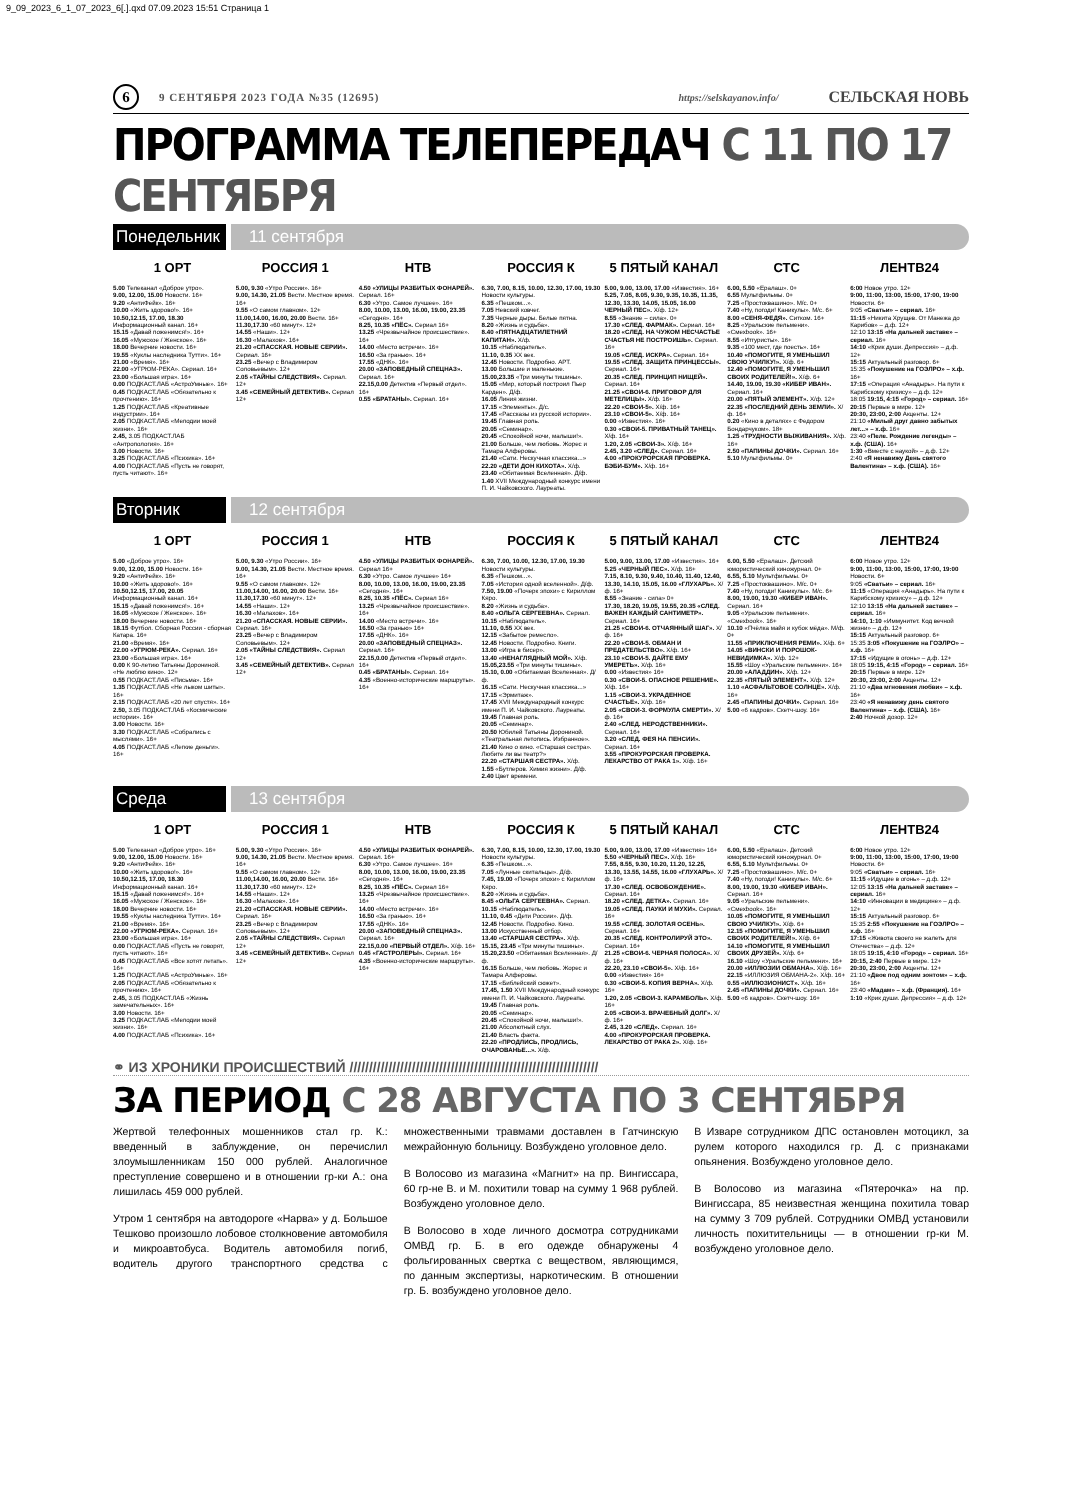9_09_2023_6_1_07_2023_6[.].qxd 07.09.2023 15:51 Страница 1
6 9 СЕНТЯБРЯ 2023 ГОДА №35 (12695) https://selskayanov.info/ СЕЛЬСКАЯ НОВЬ
ПРОГРАММА ТЕЛЕПЕРЕДАЧ С 11 ПО 17 СЕНТЯБРЯ
Понедельник 11 сентября
1 ОРТ
5.00 Телеканал «Доброе утро».
9.00, 12.00, 15.00 Новости. 16+
9.20 «АнтиФейк». 16+
10.00 «Жить здорово!». 16+
10.50,12.15, 17.00, 18.30 Информационный канал. 16+
15.15 «Давай поженимся!». 16+
16.05 «Мужское / Женское». 16+
18.00 Вечерние новости. 16+
19.55 «Куклы наследника Тутти». 16+
21.00 «Время». 16+
22.00 «УГРЮМ-РЕКА». Сериал. 16+
23.00 «Большая игра». 16+
0.00 ПОДКАСТ.ЛАБ «АстроУмные». 16+
0.45 ПОДКАСТ.ЛАБ «Обязательно к прочтению». 16+
1.25 ПОДКАСТ.ЛАБ «Креативные индустрии». 16+
2.05 ПОДКАСТ.ЛАБ «Мелодии моей жизни». 16+
2.45, 3.05 ПОДКАСТ.ЛАБ «Антропология». 16+
3.00 Новости. 16+
3.25 ПОДКАСТ.ЛАБ «Психика». 16+
4.00 ПОДКАСТ.ЛАБ «Пусть не говорят, пусть читают». 16+
РОССИЯ 1
5.00, 9.30 «Утро России». 16+
9.00, 14.30, 21.05 Вести. Местное время. 16+
9.55 «О самом главном». 12+
11.00,14.00, 16.00, 20.00 Вести. 16+
11.30,17.30 «60 минут». 12+
14.55 «Наши». 12+
16.30 «Малахов». 16+
21.20 «СПАССКАЯ. НОВЫЕ СЕРИИ». Сериал. 16+
23.25 «Вечер с Владимиром Соловьевым». 12+
2.05 «ТАЙНЫ СЛЕДСТВИЯ». Сериал. 12+
3.45 «СЕМЕЙНЫЙ ДЕТЕКТИВ». Сериал 12+
НТВ
4.50 «УЛИЦЫ РАЗБИТЫХ ФОНАРЕЙ». Сериал. 16+
6.30 «Утро. Самое лучшее». 16+
8.00, 10.00, 13.00, 16.00, 19.00, 23.35 «Сегодня». 16+
8.25, 10.35 «ПЁС». Сериал 16+
13.25 «Чрезвычайное происшествие». 16+
14.00 «Место встречи». 16+
16.50 «За гранью». 16+
17.55 «ДНК». 16+
20.00 «ЗАПОВЕДНЫЙ СПЕЦНАЗ». Сериал. 16+
22.15,0.00 Детектив «Первый отдел». 16+
0.55 «БРАТАНЫ». Сериал. 16+
РОССИЯ К
6.30, 7.00, 8.15, 10.00, 12.30, 17.00, 19.30 Новости культуры.
6.35 «Пешком...».
7.05 Невский ковчег.
7.35 Черные дыры. Белые пятна.
8.20 «Жизнь и судьба».
8.40 «ПЯТНАДЦАТИЛЕТНИЙ КАПИТАН». Х/ф.
10.15 «Наблюдатель».
11.10, 0.35 ХХ век.
12.45 Новости. Подробно. АРТ.
13.00 Большие и маленькие.
15.00,23.35 «Три минуты тишины».
15.05 «Мир, который построил Пьер Карден». Д/ф.
16.05 Линия жизни.
17.15 «Элементы». Д/с.
17.45 «Рассказы из русской истории».
19.45 Главная роль.
20.05 «Семинар».
20.45 «Спокойной ночи, малыши!».
21.00 Больше, чем любовь. Жорес и Тамара Алферовы.
21.40 «Сати. Нескучная классика...»
22.20 «ДЕТИ ДОН КИХОТА». Х/ф.
23.40 «Обитаемая Вселенная». Д/ф.
1.40 XVII Международный конкурс имени П. И. Чайковского. Лауреаты.
5 ПЯТЫЙ КАНАЛ
5.00, 9.00, 13.00, 17.00 «Известия». 16+
5.25, 7.05, 8.05, 9.30, 9.35, 10.35, 11.35, 12.30, 13.30, 14.05, 15.05, 16.00 ЧЕРНЫЙ ПЕС». Х/ф. 12+
8.55 «Знание – сила». 0+
17.30 «СЛЕД. ФАРМАК». Сериал. 16+
18.20 «СЛЕД. НА ЧУЖОМ НЕСЧАСТЬЕ СЧАСТЬЯ НЕ ПОСТРОИШЬ». Сериал. 16+
19.05 «СЛЕД. ИСКРА». Сериал. 16+
19.55 «СЛЕД. ЗАЩИТА ПРИНЦЕССЫ». Сериал. 16+
20.35 «СЛЕД. ПРИНЦИП НИЩЕЙ». Сериал. 16+
21.25 «СВОИ-6. ПРИГОВОР ДЛЯ МЕТЕЛИЦЫ». Х/ф. 16+
22.20 «СВОИ-5». Х/ф. 16+
23.10 «СВОИ-5». Х/ф. 16+
0.00 «Известия». 16+
0.30 «СВОИ-5. ПРИВАТНЫЙ ТАНЕЦ». Х/ф. 16+
1.20, 2.05 «СВОИ-3». Х/ф. 16+
2.45, 3.20 «СЛЕД». Сериал. 16+
4.00 «ПРОКУРОРСКАЯ ПРОВЕРКА. БЭБИ-БУМ». Х/ф. 16+
СТС
6.00, 5.50 «Ералаш». 0+
6.55 Мультфильмы. 0+
7.25 «Простоквашино». М/с. 0+
7.40 «Ну, погоди! Каникулы». М/с. 6+
8.00 «СЕНЯ-ФЕДЯ». Ситком. 16+
8.25 «Уральские пельмени». «Смехbook». 16+
8.55 «Итгуристы». 16+
9.35 «100 мест, где поесть». 16+
10.40 «ПОМОГИТЕ, Я УМЕНЬШИЛ СВОЮ УЧИЛКУ!». Х/ф. 6+
12.40 «ПОМОГИТЕ, Я УМЕНЬШИЛ СВОИХ РОДИТЕЛЕЙ!». Х/ф. 6+
14.40, 19.00, 19.30 «КИБЕР ИВАН». Сериал. 16+
20.00 «ПЯТЫЙ ЭЛЕМЕНТ». Х/ф. 12+
22.35 «ПОСЛЕДНИЙ ДЕНЬ ЗЕМЛИ». Х/ф. 16+
0.20 «Кино в деталях» с Федором Бондарчуком». 18+
1.25 «ТРУДНОСТИ ВЫЖИВАНИЯ». Х/ф. 16+
2.50 «ПАПИНЫ ДОЧКИ». Сериал. 16+
5.10 Мультфильмы. 0+
ЛЕНТВ24
6:00 Новое утро. 12+
9:00, 11:00, 13:00, 15:00, 17:00, 19:00 Новости. 6+
9:05 «Сватьи» – сериал. 16+
11:15 «Никита Хрущев. От Манежа до Карибов» – д.ф. 12+
12:10 13:15 «На дальней заставе» – сериал. 16+
14:10 «Крик души. Депрессия» – д.ф. 12+
15:15 Актуальный разговор. 6+
15:35 «Покушение на ГОЭЛРО» – х.ф. 16+
17:15 «Операция «Анадырь». На пути к Карибскому кризису» – д.ф. 12+
18:05 19:15, 4:15 «Город» – сериал. 16+
20:15 Первые в мире. 12+
20:30, 23:00, 2:00 Акценты. 12+
21:10 «Милый друг давно забытых лет...» – х.ф. 16+
23:40 «Пеле. Рождение легенды» – х.ф. (США). 16+
1:30 «Вместе с наукой» – д.ф. 12+
2:40 «Я ненавижу День святого Валентина» – х.ф. (США). 16+
Вторник 12 сентября
1 ОРТ
5.00 «Доброе утро». 16+
9.00, 12.00, 15.00 Новости. 16+
9.20 «АнтиФейк». 16+
10.00 «Жить здорово!». 16+
10.50,12.15, 17.00, 20.05 Информационный канал. 16+
15.15 «Давай поженимся!». 16+
16.05 «Мужское / Женское». 16+
18.00 Вечерние новости. 16+
18.15 Футбол. Сборная России - сборная Катара. 16+
21.00 «Время». 16+
22.00 «УГРЮМ-РЕКА». Сериал. 16+
23.00 «Большая игра». 16+
0.00 К 90-летию Татьяны Дорониной. «Не люблю кино». 12+
0.55 ПОДКАСТ.ЛАБ «Письма». 16+
1.35 ПОДКАСТ.ЛАБ «Не лыком шиты». 16+
2.15 ПОДКАСТ.ЛАБ «20 лет спустя». 16+
2.50, 3.05 ПОДКАСТ.ЛАБ «Космические истории». 16+
3.00 Новости. 16+
3.30 ПОДКАСТ.ЛАБ «Собрались с мыслями». 16+
4.05 ПОДКАСТ.ЛАБ «Легкие деньги». 16+
РОССИЯ 1
5.00, 9.30 «Утро России». 16+
9.00, 14.30, 21.05 Вести. Местное время. 16+
9.55 «О самом главном». 12+
11.00,14.00, 16.00, 20.00 Вести. 16+
11.30,17.30 «60 минут». 12+
14.55 «Наши». 12+
16.30 «Малахов». 16+
21.20 «СПАССКАЯ. НОВЫЕ СЕРИИ». Сериал. 16+
23.25 «Вечер с Владимиром Соловьевым». 12+
2.05 «ТАЙНЫ СЛЕДСТВИЯ». Сериал 12+
3.45 «СЕМЕЙНЫЙ ДЕТЕКТИВ». Сериал 12+
НТВ
4.50 «УЛИЦЫ РАЗБИТЫХ ФОНАРЕЙ». Сериал 16+
6.30 «Утро. Самое лучшее» 16+
8.00, 10.00, 13.00, 16.00, 19.00, 23.35 «Сегодня». 16+
8.25, 10.35 «ПЁС». Сериал 16+
13.25 «Чрезвычайное происшествие». 16+
14.00 «Место встречи». 16+
16.50 «За гранью» 16+
17.55 «ДНК». 16+
20.00 «ЗАПОВЕДНЫЙ СПЕЦНАЗ». Сериал. 16+
22.15,0.00 Детектив «Первый отдел». 16+
0.45 «БРАТАНЫ». Сериал. 16+
4.35 «Военно-исторические маршруты». 16+
РОССИЯ К
6.30, 7.00, 10.00, 12.30, 17.00, 19.30 Новости культуры.
6.35 «Пешком...».
7.05 «История одной вселенной». Д/ф.
7.50, 19.00 «Почерк эпохи» с Кириллом Кяро.
8.20 «Жизнь и судьба».
8.40 «ОЛЬГА СЕРГЕЕВНА». Сериал.
10.15 «Наблюдатель».
11.10, 0.55 ХХ век.
12.15 «Забытое ремесло».
12.45 Новости. Подробно. Книги.
13.00 «Игра в бисер».
13.40 «НЕНАГЛЯДНЫЙ МОЙ». Х/ф.
15.05,23.55 «Три минуты тишины».
15.10, 0.00 «Обитаемая Вселенная». Д/ф.
16.15 «Сати. Нескучная классика...»
17.15 «Эрмитаж».
17.45 XVII Международный конкурс имени П. И. Чайковского. Лауреаты.
19.45 Главная роль.
20.05 «Семинар».
20.50 Юбилей Татьяны Дорониной. «Театральная летопись. Избранное».
21.40 Кино о кино. «Старшая сестра». Любите ли вы театр?»
22.20 «СТАРШАЯ СЕСТРА». Х/ф.
1.55 «Бутлеров. Химия жизни». Д/ф.
2.40 Цвет времени.
5 ПЯТЫЙ КАНАЛ
5.00, 9.00, 13.00, 17.00 «Известия». 16+
5.25 «ЧЕРНЫЙ ПЕС». Х/ф. 16+
7.15, 8.10, 9.30, 9.40, 10.40, 11.40, 12.40, 13.30, 14.10, 15.05, 16.00 «ГЛУХАРЬ». Х/ф. 16+
8.55 «Знание - сила» 0+
17.30, 18.20, 19.05, 19.55, 20.35 «СЛЕД. ВАЖЕН КАЖДЫЙ САНТИМЕТР». Сериал. 16+
21.25 «СВОИ-6. ОТЧАЯННЫЙ ШАГ». Х/ф. 16+
22.20 «СВОИ-5. ОБМАН И ПРЕДАТЕЛЬСТВО». Х/ф. 16+
23.10 «СВОИ-5. ДАЙТЕ ЕМУ УМЕРЕТЬ». Х/ф. 16+
0.00 «Известия» 16+
0.30 «СВОИ-5. ОПАСНОЕ РЕШЕНИЕ». Х/ф. 16+
1.15 «СВОИ-3. УКРАДЕННОЕ СЧАСТЬЕ». Х/ф. 16+
2.05 «СВОИ-3. ФОРМУЛА СМЕРТИ». Х/ф. 16+
2.40 «СЛЕД. НЕРОДСТВЕННИКИ». Сериал. 16+
3.20 «СЛЕД. ФЕЯ НА ПЕНСИИ». Сериал. 16+
3.55 «ПРОКУРОРСКАЯ ПРОВЕРКА. ЛЕКАРСТВО ОТ РАКА 1». Х/ф. 16+
СТС
6.00, 5.50 «Ералаш». Детский юмористический киножурнал. 0+
6.55, 5.10 Мультфильмы. 0+
7.25 «Простоквашино». М/с. 0+
7.40 «Ну, погоди! Каникулы». М/с. 6+
8.00, 19.00, 19.30 «КИБЕР ИВАН». Сериал. 16+
9.05 «Уральские пельмени». «Смехbook». 16+
10.10 «Пчёлка майя и кубок мёда». М/ф. 0+
11.55 «ПРИКЛЮЧЕНИЯ РЕМИ». Х/ф. 6+
14.05 «ВИНСКИ И ПОРОШОК-НЕВИДИМКА». Х/ф. 12+
15.55 «Шоу «Уральские пельмени». 16+
20.00 «АЛАДДИН». Х/ф. 12+
22.35 «ПЯТЫЙ ЭЛЕМЕНТ». Х/ф. 12+
1.10 «АСФАЛЬТОВОЕ СОЛНЦЕ». Х/ф. 16+
2.45 «ПАПИНЫ ДОЧКИ». Сериал. 16+
5.00 «6 кадров». Скетч-шоу. 16+
ЛЕНТВ24
6:00 Новое утро. 12+
9:00, 11:00, 13:00, 15:00, 17:00, 19:00 Новости. 6+
9:05 «Сватьи» – сериал. 16+
11:15 «Операция «Анадырь». На пути к Карибскому кризису» – д.ф. 12+
12:10 13:15 «На дальней заставе» – сериал. 16+
14:10, 1:10 «Иммунитет. Код вечной жизни» – д.ф. 12+
15:15 Актуальный разговор. 6+
15:35 3:05 «Покушение на ГОЭЛРО» – х.ф. 16+
17:15 «Идущие в огонь» – д.ф. 12+
18:05 19:15, 4:15 «Город» – сериал. 16+
20:15 Первые в мире. 12+
20:30, 23:00, 2:00 Акценты. 12+
21:10 «Два мгновения любви» – х.ф. 16+
23:40 «Я ненавижу день святого Валентина» – х.ф. (США). 16+
2:40 Ночной дозор. 12+
Среда 13 сентября
1 ОРТ
5.00 Телеканал «Доброе утро». 16+
9.00, 12.00, 15.00 Новости. 16+
9.20 «АнтиФейк». 16+
10.00 «Жить здорово!». 16+
10.50,12.15, 17.00, 18.30 Информационный канал. 16+
15.15 «Давай поженимся!». 16+
16.05 «Мужское / Женское». 16+
18.00 Вечерние новости. 16+
19.55 «Куклы наследника Тутти». 16+
21.00 «Время». 16+
22.00 «УГРЮМ-РЕКА». Сериал. 16+
23.00 «Большая игра». 16+
0.00 ПОДКАСТ.ЛАБ «Пусть не говорят, пусть читают». 16+
0.45 ПОДКАСТ.ЛАБ «Все хотят летать». 16+
1.25 ПОДКАСТ.ЛАБ «АстроУмные». 16+
2.05 ПОДКАСТ.ЛАБ «Обязательно к прочтению». 16+
2.45, 3.05 ПОДКАСТ.ЛАБ «Жизнь замечательных». 16+
3.00 Новости. 16+
3.25 ПОДКАСТ.ЛАБ «Мелодии моей жизни». 16+
4.00 ПОДКАСТ.ЛАБ «Психика». 16+
РОССИЯ 1
5.00, 9.30 «Утро России». 16+
9.00, 14.30, 21.05 Вести. Местное время. 16+
9.55 «О самом главном». 12+
11.00,14.00, 16.00, 20.00 Вести. 16+
11.30,17.30 «60 минут». 12+
14.55 «Наши». 12+
16.30 «Малахов». 16+
21.20 «СПАССКАЯ. НОВЫЕ СЕРИИ». Сериал. 16+
23.25 «Вечер с Владимиром Соловьевым». 12+
2.05 «ТАЙНЫ СЛЕДСТВИЯ». Сериал 12+
3.45 «СЕМЕЙНЫЙ ДЕТЕКТИВ». Сериал 12+
НТВ
4.50 «УЛИЦЫ РАЗБИТЫХ ФОНАРЕЙ». Сериал. 16+
6.30 «Утро. Самое лучшее». 16+
8.00, 10.00, 13.00, 16.00, 19.00, 23.35 «Сегодня». 16+
8.25, 10.35 «ПЁС». Сериал 16+
13.25 «Чрезвычайное происшествие». 16+
14.00 «Место встречи». 16+
16.50 «За гранью». 16+
17.55 «ДНК». 16+
20.00 «ЗАПОВЕДНЫЙ СПЕЦНАЗ». Сериал. 16+
22.15,0.00 «ПЕРВЫЙ ОТДЕЛ». Х/ф. 16+
0.45 «ГАСТРОЛЕРЫ». Сериал. 16+
4.35 «Военно-исторические маршруты». 16+
РОССИЯ К
6.30, 7.00, 8.15, 10.00, 12.30, 17.00, 19.30 Новости культуры.
6.35 «Пешком...».
7.05 «Лунные скитальцы». Д/ф.
7.45, 19.00 «Почерк эпохи» с Кириллом Кяро.
8.20 «Жизнь и судьба».
8.45 «ОЛЬГА СЕРГЕЕВНА». Сериал.
10.15 «Наблюдатель».
11.10, 0.45 «Дети России». Д/ф.
12.45 Новости. Подробно. Кино.
13.00 Искусственный отбор.
13.40 «СТАРШАЯ СЕСТРА». Х/ф.
15.15, 23.45 «Три минуты тишины».
15.20,23.50 «Обитаемая Вселенная». Д/ф.
16.15 Больше, чем любовь. Жорес и Тамара Алферовы.
17.15 «Библейский сюжет».
17.45, 1.50 XVII Международный конкурс имени П. И. Чайковского. Лауреаты.
19.45 Главная роль.
20.05 «Семинар».
20.45 «Спокойной ночи, малыши!».
21.00 Абсолютный слух.
21.40 Власть факта.
22.20 «ПРОДЛИСЬ, ПРОДЛИСЬ, ОЧАРОВАНЬЕ...». Х/ф.
5 ПЯТЫЙ КАНАЛ
5.00, 9.00, 13.00, 17.00 «Известия» 16+
5.50 «ЧЕРНЫЙ ПЕС». Х/ф. 16+
7.55, 8.55, 9.30, 10.20, 11.20, 12.25, 13.30, 13.55, 14.55, 16.00 «ГЛУХАРЬ». Х/ф. 16+
17.30 «СЛЕД. ОСВОБОЖДЕНИЕ». Сериал. 16+
18.20 «СЛЕД. ДЕТКА». Сериал. 16+
19.05 «СЛЕД. ПАУКИ И МУХИ». Сериал. 16+
19.55 «СЛЕД. ЗОЛОТАЯ ОСЕНЬ». Сериал. 16+
20.35 «СЛЕД. КОНТРОЛИРУЙ ЭТО». Сериал. 16+
21.25 «СВОИ-6. ЧЕРНАЯ ПОЛОСА». Х/ф. 16+
22.20, 23.10 «СВОИ-5». Х/ф. 16+
0.00 «Известия» 16+
0.30 «СВОИ-5. КОПИЯ ВЕРНА». Х/ф. 16+
1.20, 2.05 «СВОИ-3. КАРАМБОЛЬ». Х/ф. 16+
2.05 «СВОИ-3. ВРАЧЕБНЫЙ ДОЛГ». Х/ф. 16+
2.45, 3.20 «СЛЕД». Сериал. 16+
4.00 «ПРОКУРОРСКАЯ ПРОВЕРКА. ЛЕКАРСТВО ОТ РАКА 2». Х/ф. 16+
СТС
6.00, 5.50 «Ералаш». Детский юмористический киножурнал. 0+
6.55, 5.10 Мультфильмы. 0+
7.25 «Простоквашино». М/с. 0+
7.40 «Ну, погоди! Каникулы». М/с. 6+
8.00, 19.00, 19.30 «КИБЕР ИВАН». Сериал. 16+
9.05 «Уральские пельмени». «Смехbook». 16+
10.05 «ПОМОГИТЕ, Я УМЕНЬШИЛ СВОЮ УЧИЛКУ!». Х/ф. 6+
12.15 «ПОМОГИТЕ, Я УМЕНЬШИЛ СВОИХ РОДИТЕЛЕЙ!». Х/ф. 6+
14.10 «ПОМОГИТЕ, Я УМЕНЬШИЛ СВОИХ ДРУЗЕЙ». Х/ф. 6+
16.10 «Шоу «Уральские пельмени». 16+
20.00 «ИЛЛЮЗИИ ОБМАНА». Х/ф. 16+
22.15 «ИЛЛЮЗИЯ ОБМАНА-2». Х/ф. 16+
0.55 «ИЛЛЮЗИОНИСТ». Х/ф. 16+
2.45 «ПАПИНЫ ДОЧКИ». Сериал. 16+
5.00 «6 кадров». Скетч-шоу. 16+
ЛЕНТВ24
6:00 Новое утро. 12+
9:00, 11:00, 13:00, 15:00, 17:00, 19:00 Новости. 6+
9:05 «Сватьи» – сериал. 16+
11:15 «Идущие в огонь» – д.ф. 12+
12:05 13:15 «На дальней заставе» – сериал. 16+
14:10 «Инновации в медицине» – д.ф. 12+
15:15 Актуальный разговор. 6+
15:35 2:55 «Покушение на ГОЭЛРО» – х.ф. 16+
17:15 «Живота своего не жалеть для Отечества» – д.ф. 12+
18:05 19:15, 4:10 «Город» – сериал. 16+
20:15, 2:40 Первые в мире. 12+
20:30, 23:00, 2:00 Акценты. 12+
21:10 «Двое под одним зонтом» – х.ф. 16+
23:40 «Мадам» – х.ф. (Франция). 16+
1:10 «Крик души. Депрессия» – д.ф. 12+
⚭ ИЗ ХРОНИКИ ПРОИСШЕСТВИЙ ////////////////////////////////////////////////////////////////
ЗА ПЕРИОД С 28 АВГУСТА ПО 3 СЕНТЯБРЯ
Жертвой телефонных мошенников стал гр. К.: введенный в заблуждение, он перечислил злоумышленникам 150 000 рублей. Аналогичное преступление совершено и в отношении гр-ки А.: она лишилась 459 000 рублей.
Утром 1 сентября на автодороге «Нарва» у д. Большое Тешково произошло лобовое столкновение автомобиля и микроавтобуса. Водитель автомобиля погиб, водитель другого транспортного средства с множественными травмами доставлен в Гатчинскую межрайонную больницу. Возбуждено уголовное дело.
В Волосово из магазина «Магнит» на пр. Вингиссара, 60 гр-не В. и М. похитили товар на сумму 1 968 рублей. Возбуждено уголовное дело.
В Волосово в ходе личного досмотра сотрудниками ОМВД гр. Б. в его одежде обнаружены 4 фольгированных свертка с веществом, являющимся, по данным экспертизы, наркотическим. В отношении гр. Б. возбуждено уголовное дело.
В Изваре сотрудником ДПС остановлен мотоцикл, за рулем которого находился гр. Д. с признаками опьянения. Возбуждено уголовное дело.
В Волосово из магазина «Пятерочка» на пр. Вингиссара, 85 неизвестная женщина похитила товар на сумму 3 709 рублей. Сотрудники ОМВД установили личность похитительницы — в отношении гр-ки М. возбуждено уголовное дело.